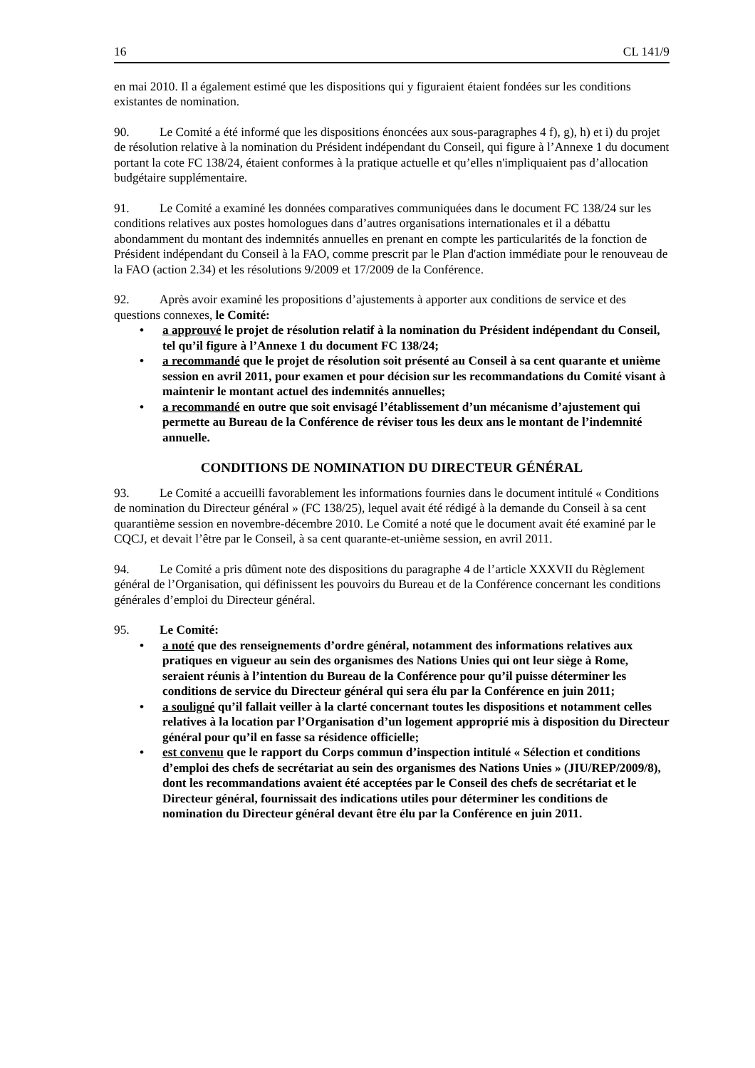16 CL 141/9
en mai 2010. Il a également estimé que les dispositions qui y figuraient étaient fondées sur les conditions existantes de nomination.
90. Le Comité a été informé que les dispositions énoncées aux sous-paragraphes 4 f), g), h) et i) du projet de résolution relative à la nomination du Président indépendant du Conseil, qui figure à l’Annexe 1 du document portant la cote FC 138/24, étaient conformes à la pratique actuelle et qu’elles n'impliquaient pas d’allocation budgétaire supplémentaire.
91. Le Comité a examiné les données comparatives communiquées dans le document FC 138/24 sur les conditions relatives aux postes homologues dans d’autres organisations internationales et il a débattu abondamment du montant des indemnités annuelles en prenant en compte les particularités de la fonction de Président indépendant du Conseil à la FAO, comme prescrit par le Plan d'action immédiate pour le renouveau de la FAO (action 2.34) et les résolutions 9/2009 et 17/2009 de la Conférence.
92. Après avoir examiné les propositions d’ajustements à apporter aux conditions de service et des questions connexes, le Comité:
a approuvé le projet de résolution relatif à la nomination du Président indépendant du Conseil, tel qu’il figure à l’Annexe 1 du document FC 138/24;
a recommandé que le projet de résolution soit présenté au Conseil à sa cent quarante et unième session en avril 2011, pour examen et pour décision sur les recommandations du Comité visant à maintenir le montant actuel des indemnités annuelles;
a recommandé en outre que soit envisagé l’établissement d’un mécanisme d’ajustement qui permette au Bureau de la Conférence de réviser tous les deux ans le montant de l’indemnité annuelle.
CONDITIONS DE NOMINATION DU DIRECTEUR GÉNÉRAL
93. Le Comité a accueilli favorablement les informations fournies dans le document intitulé « Conditions de nomination du Directeur général » (FC 138/25), lequel avait été rédigé à la demande du Conseil à sa cent quarantième session en novembre-décembre 2010. Le Comité a noté que le document avait été examiné par le CQCJ, et devait l’être par le Conseil, à sa cent quarante-et-unième session, en avril 2011.
94. Le Comité a pris dûment note des dispositions du paragraphe 4 de l’article XXXVII du Règlement général de l’Organisation, qui définissent les pouvoirs du Bureau et de la Conférence concernant les conditions générales d’emploi du Directeur général.
95. Le Comité:
a noté que des renseignements d’ordre général, notamment des informations relatives aux pratiques en vigueur au sein des organismes des Nations Unies qui ont leur siège à Rome, seraient réunis à l’intention du Bureau de la Conférence pour qu’il puisse déterminer les conditions de service du Directeur général qui sera élu par la Conférence en juin 2011;
a souligné qu’il fallait veiller à la clarté concernant toutes les dispositions et notamment celles relatives à la location par l’Organisation d’un logement approprié mis à disposition du Directeur général pour qu’il en fasse sa résidence officielle;
est convenu que le rapport du Corps commun d’inspection intitulé « Sélection et conditions d’emploi des chefs de secrétariat au sein des organismes des Nations Unies » (JIU/REP/2009/8), dont les recommandations avaient été acceptées par le Conseil des chefs de secrétariat et le Directeur général, fournissait des indications utiles pour déterminer les conditions de nomination du Directeur général devant être élu par la Conférence en juin 2011.